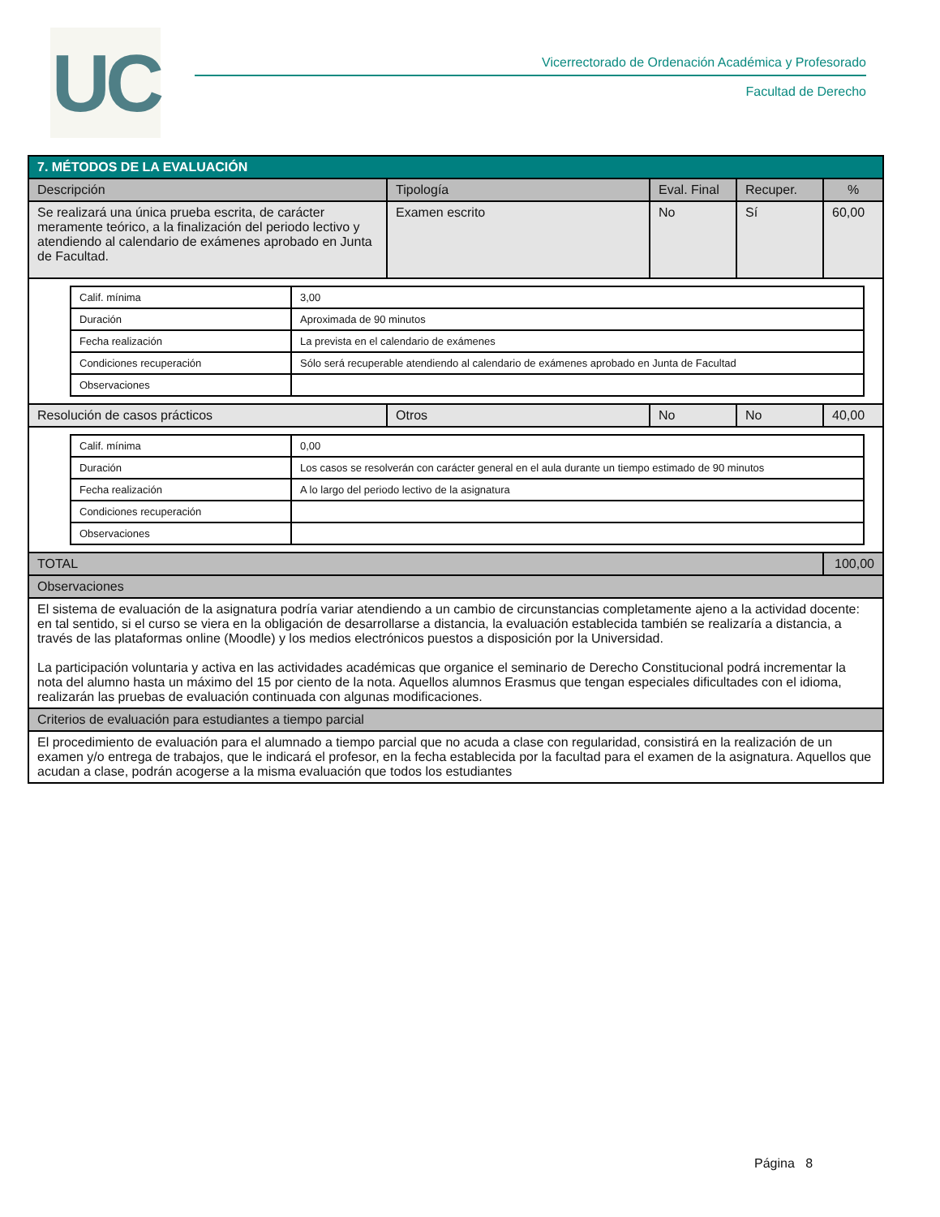UC
Vicerrectorado de Ordenación Académica y Profesorado
Facultad de Derecho
| 7. MÉTODOS DE LA EVALUACIÓN | | | | |
| Descripción | Tipología | Eval. Final | Recuper. | % |
| Se realizará una única prueba escrita, de carácter meramente teórico, a la finalización del periodo lectivo y atendiendo al calendario de exámenes aprobado en Junta de Facultad. | Examen escrito | No | Sí | 60,00 |
| / Calif. mínima / 3,00 / / Duración / Aproximada de 90 minutos / / Fecha realización / La prevista en el calendario de exámenes / / Condiciones recuperación / Sólo será recuperable atendiendo al calendario de exámenes aprobado en Junta de Facultad / / Observaciones / / | | | | |
| Resolución de casos prácticos | Otros | No | No | 40,00 |
| / Calif. mínima / 0,00 / / Duración / Los casos se resolverán con carácter general en el aula durante un tiempo estimado de 90 minutos / / Fecha realización / A lo largo del periodo lectivo de la asignatura / / Condiciones recuperación / / / Observaciones / / | | | | |
| TOTAL | | | | 100,00 |
| Observaciones | | | | |
| El sistema de evaluación de la asignatura podría variar atendiendo a un cambio de circunstancias completamente ajeno a la actividad docente: en tal sentido, si el curso se viera en la obligación de desarrollarse a distancia, la evaluación establecida también se realizaría a distancia, a través de las plataformas online (Moodle) y los medios electrónicos puestos a disposición por la Universidad. La participación voluntaria y activa en las actividades académicas que organice el seminario de Derecho Constitucional podrá incrementar la nota del alumno hasta un máximo del 15 por ciento de la nota. Aquellos alumnos Erasmus que tengan especiales dificultades con el idioma, realizarán las pruebas de evaluación continuada con algunas modificaciones. | | | | |
| Criterios de evaluación para estudiantes a tiempo parcial | | | | |
| El procedimiento de evaluación para el alumnado a tiempo parcial que no acuda a clase con regularidad, consistirá en la realización de un examen y/o entrega de trabajos, que le indicará el profesor, en la fecha establecida por la facultad para el examen de la asignatura. Aquellos que acudan a clase, podrán acogerse a la misma evaluación que todos los estudiantes | | | | |
Página 8